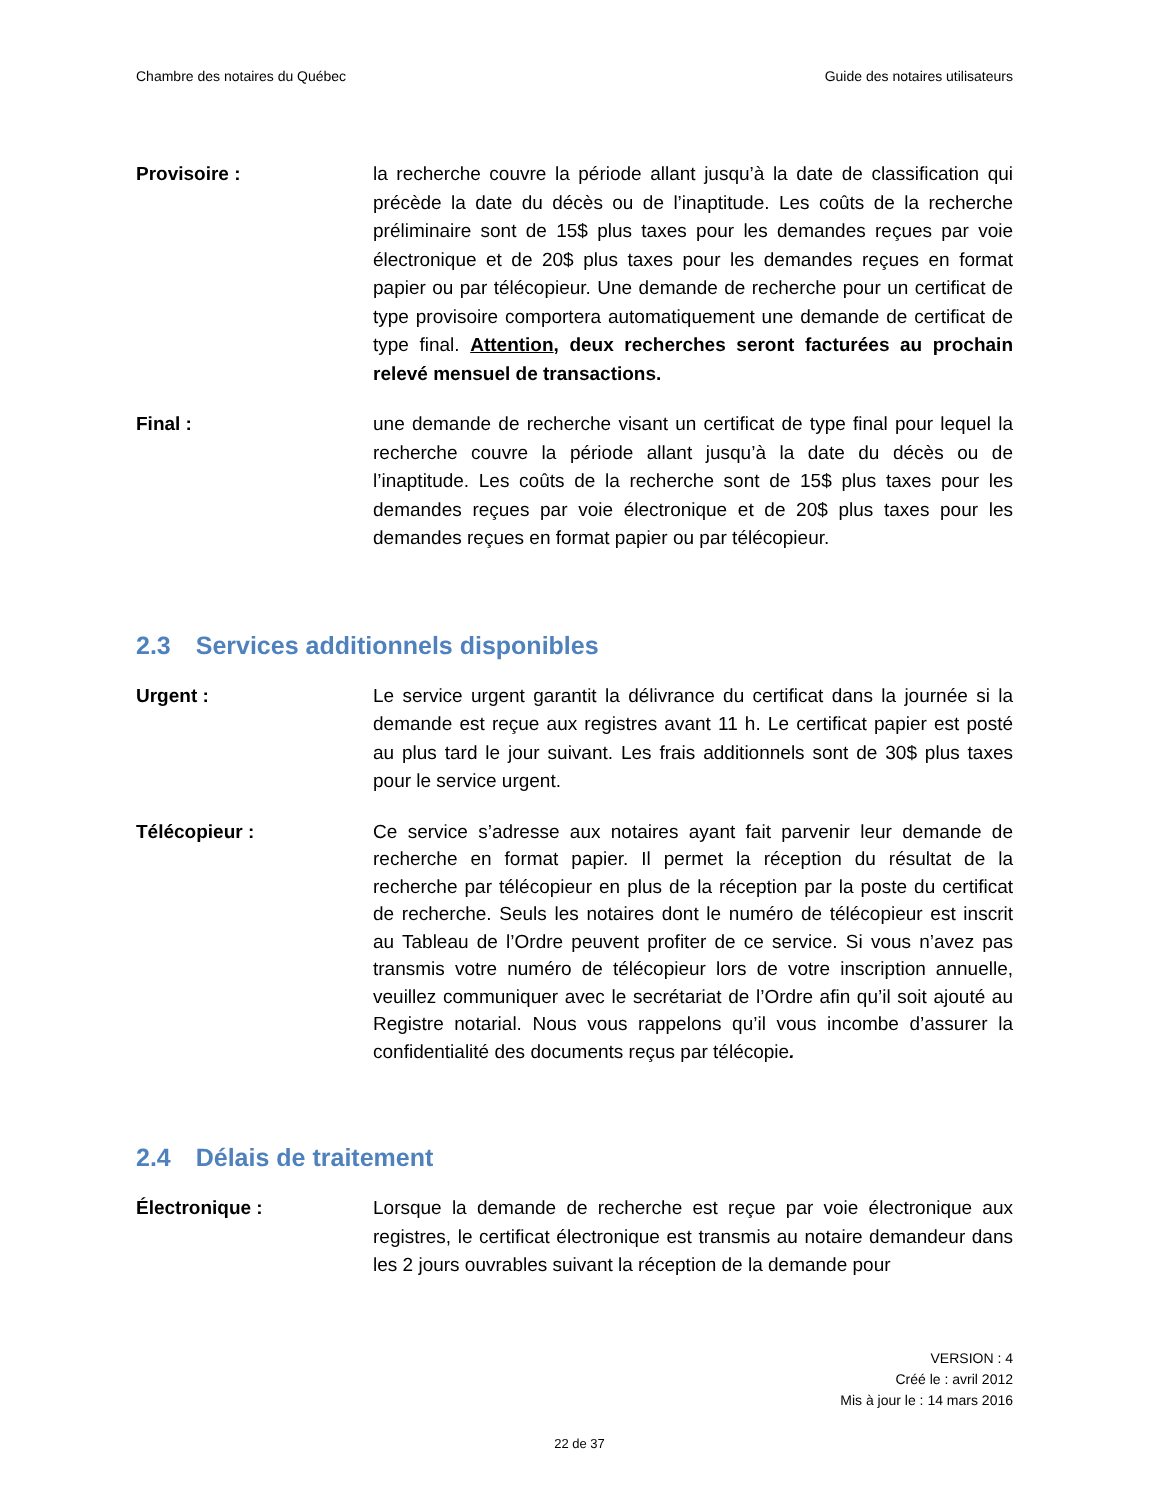Chambre des notaires du Québec Guide des notaires utilisateurs
Provisoire : la recherche couvre la période allant jusqu’à la date de classification qui précède la date du décès ou de l’inaptitude. Les coûts de la recherche préliminaire sont de 15$ plus taxes pour les demandes reçues par voie électronique et de 20$ plus taxes pour les demandes reçues en format papier ou par télécopieur. Une demande de recherche pour un certificat de type provisoire comportera automatiquement une demande de certificat de type final. Attention, deux recherches seront facturées au prochain relevé mensuel de transactions.
Final : une demande de recherche visant un certificat de type final pour lequel la recherche couvre la période allant jusqu’à la date du décès ou de l’inaptitude. Les coûts de la recherche sont de 15$ plus taxes pour les demandes reçues par voie électronique et de 20$ plus taxes pour les demandes reçues en format papier ou par télécopieur.
2.3 Services additionnels disponibles
Urgent : Le service urgent garantit la délivrance du certificat dans la journée si la demande est reçue aux registres avant 11 h. Le certificat papier est posté au plus tard le jour suivant. Les frais additionnels sont de 30$ plus taxes pour le service urgent.
Télécopieur :
Ce service s’adresse aux notaires ayant fait parvenir leur demande de recherche en format papier. Il permet la réception du résultat de la recherche par télécopieur en plus de la réception par la poste du certificat de recherche. Seuls les notaires dont le numéro de télécopieur est inscrit au Tableau de l’Ordre peuvent profiter de ce service. Si vous n’avez pas transmis votre numéro de télécopieur lors de votre inscription annuelle, veuillez communiquer avec le secrétariat de l’Ordre afin qu’il soit ajouté au Registre notarial. Nous vous rappelons qu’il vous incombe d’assurer la confidentialité des documents reçus par télécopie.
2.4 Délais de traitement
Électronique : Lorsque la demande de recherche est reçue par voie électronique aux registres, le certificat électronique est transmis au notaire demandeur dans les 2 jours ouvrables suivant la réception de la demande pour
VERSION : 4
Créé le : avril 2012
Mis à jour le : 14 mars 2016
22 de 37